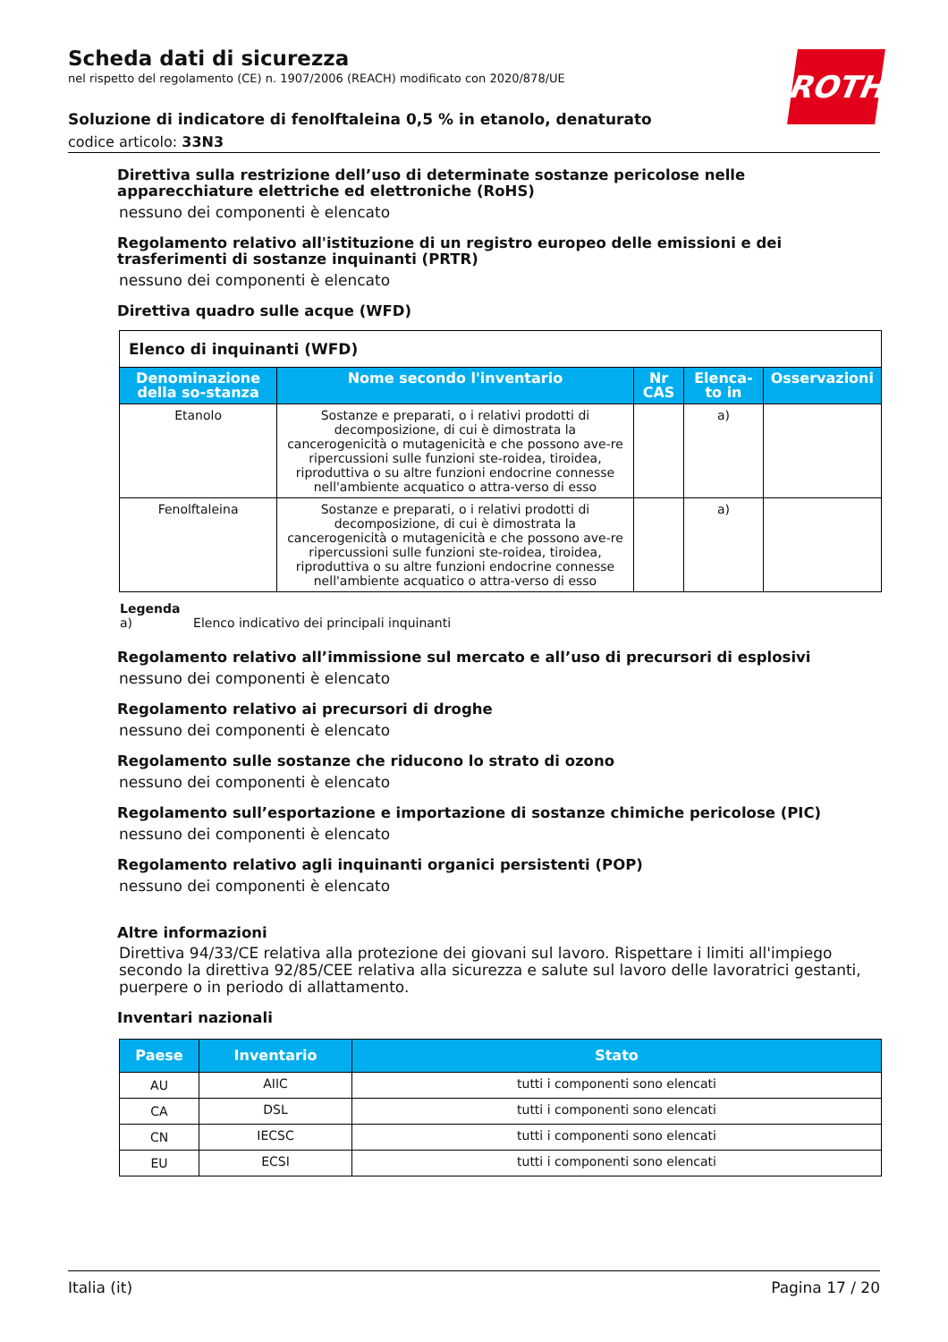ROTH
Scheda dati di sicurezza
nel rispetto del regolamento (CE) n. 1907/2006 (REACH) modificato con 2020/878/UE
Soluzione di indicatore di fenolftaleina 0,5 % in etanolo, denaturato
codice articolo: 33N3
Direttiva sulla restrizione dell’uso di determinate sostanze pericolose nelle apparecchiature elettriche ed elettroniche (RoHS)
nessuno dei componenti è elencato
Regolamento relativo all'istituzione di un registro europeo delle emissioni e dei trasferimenti di sostanze inquinanti (PRTR)
nessuno dei componenti è elencato
Direttiva quadro sulle acque (WFD)
| Elenco di inquinanti (WFD) | | | | |
| Denominazione della so-stanza | Nome secondo l'inventario | Nr CAS | Elenca-to in | Osservazioni |
| Etanolo | Sostanze e preparati, o i relativi prodotti di decomposizione, di cui è dimostrata la cancerogenicità o mutagenicità e che possono ave-re ripercussioni sulle funzioni ste-roidea, tiroidea, riproduttiva o su altre funzioni endocrine connesse nell'ambiente acquatico o attra-verso di esso | | a) | |
| Fenolftaleina | Sostanze e preparati, o i relativi prodotti di decomposizione, di cui è dimostrata la cancerogenicità o mutagenicità e che possono ave-re ripercussioni sulle funzioni ste-roidea, tiroidea, riproduttiva o su altre funzioni endocrine connesse nell'ambiente acquatico o attra-verso di esso | | a) | |
Legenda
a) Elenco indicativo dei principali inquinanti
Regolamento relativo all’immissione sul mercato e all’uso di precursori di esplosivi
nessuno dei componenti è elencato
Regolamento relativo ai precursori di droghe
nessuno dei componenti è elencato
Regolamento sulle sostanze che riducono lo strato di ozono
nessuno dei componenti è elencato
Regolamento sull’esportazione e importazione di sostanze chimiche pericolose (PIC)
nessuno dei componenti è elencato
Regolamento relativo agli inquinanti organici persistenti (POP)
nessuno dei componenti è elencato
Altre informazioni
Direttiva 94/33/CE relativa alla protezione dei giovani sul lavoro. Rispettare i limiti all'impiego secondo la direttiva 92/85/CEE relativa alla sicurezza e salute sul lavoro delle lavoratrici gestanti, puerpere o in periodo di allattamento.
Inventari nazionali
| Paese | Inventario | Stato |
| --- | --- | --- |
| AU | AIIC | tutti i componenti sono elencati |
| CA | DSL | tutti i componenti sono elencati |
| CN | IECSC | tutti i componenti sono elencati |
| EU | ECSI | tutti i componenti sono elencati |
Italia (it) Pagina 17 / 20